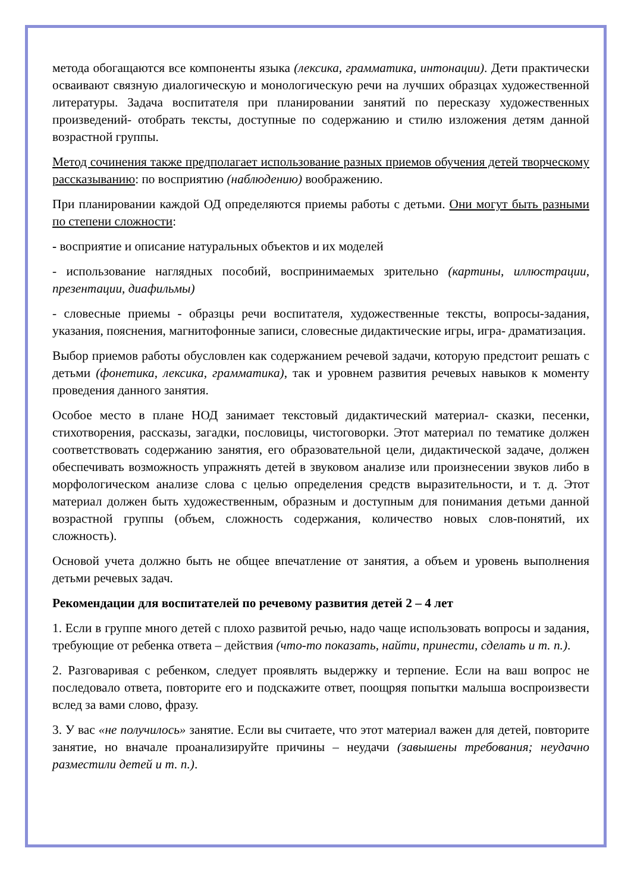метода обогащаются все компоненты языка (лексика, грамматика, интонации). Дети практически осваивают связную диалогическую и монологическую речи на лучших образцах художественной литературы. Задача воспитателя при планировании занятий по пересказу художественных произведений- отобрать тексты, доступные по содержанию и стилю изложения детям данной возрастной группы.
Метод сочинения также предполагает использование разных приемов обучения детей творческому рассказыванию: по восприятию (наблюдению) воображению.
При планировании каждой ОД определяются приемы работы с детьми. Они могут быть разными по степени сложности:
- восприятие и описание натуральных объектов и их моделей
- использование наглядных пособий, воспринимаемых зрительно (картины, иллюстрации, презентации, диафильмы)
- словесные приемы - образцы речи воспитателя, художественные тексты, вопросы-задания, указания, пояснения, магнитофонные записи, словесные дидактические игры, игра- драматизация.
Выбор приемов работы обусловлен как содержанием речевой задачи, которую предстоит решать с детьми (фонетика, лексика, грамматика), так и уровнем развития речевых навыков к моменту проведения данного занятия.
Особое место в плане НОД занимает текстовый дидактический материал- сказки, песенки, стихотворения, рассказы, загадки, пословицы, чистоговорки. Этот материал по тематике должен соответствовать содержанию занятия, его образовательной цели, дидактической задаче, должен обеспечивать возможность упражнять детей в звуковом анализе или произнесении звуков либо в морфологическом анализе слова с целью определения средств выразительности, и т. д. Этот материал должен быть художественным, образным и доступным для понимания детьми данной возрастной группы (объем, сложность содержания, количество новых слов-понятий, их сложность).
Основой учета должно быть не общее впечатление от занятия, а объем и уровень выполнения детьми речевых задач.
Рекомендации для воспитателей по речевому развития детей 2 – 4 лет
1. Если в группе много детей с плохо развитой речью, надо чаще использовать вопросы и задания, требующие от ребенка ответа – действия (что-то показать, найти, принести, сделать и т. п.).
2. Разговаривая с ребенком, следует проявлять выдержку и терпение. Если на ваш вопрос не последовало ответа, повторите его и подскажите ответ, поощряя попытки малыша воспроизвести вслед за вами слово, фразу.
3. У вас «не получилось» занятие. Если вы считаете, что этот материал важен для детей, повторите занятие, но вначале проанализируйте причины – неудачи (завышены требования; неудачно разместили детей и т. п.).